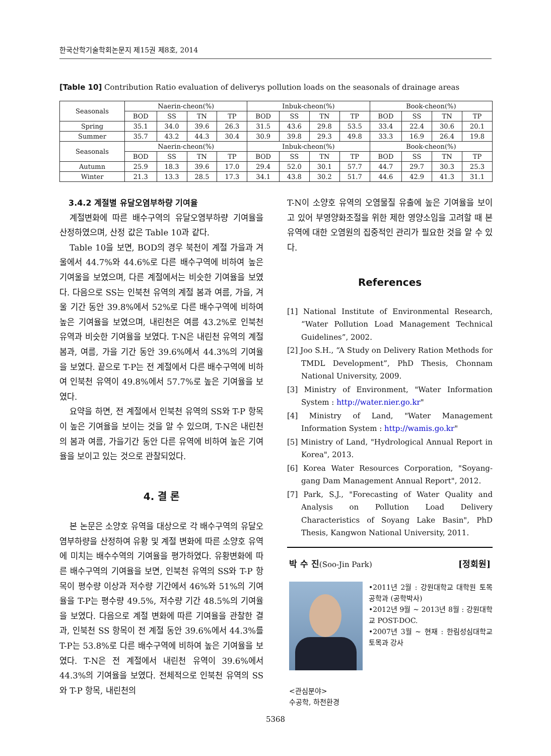한국산학기술학회논문지 제15권 제8호, 2014
[Table 10] Contribution Ratio evaluation of deliverys pollution loads on the seasonals of drainage areas
| Seasonals | Naerin-cheon(%) | | | | Inbuk-cheon(%) | | | | Book-cheon(%) | | | |
| --- | --- | --- | --- | --- | --- | --- | --- | --- | --- | --- | --- | --- |
| | BOD | SS | TN | TP | BOD | SS | TN | TP | BOD | SS | TN | TP |
| Spring | 35.1 | 34.0 | 39.6 | 26.3 | 31.5 | 43.6 | 29.8 | 53.5 | 33.4 | 22.4 | 30.6 | 20.1 |
| Summer | 35.7 | 43.2 | 44.3 | 30.4 | 30.9 | 39.8 | 29.3 | 49.8 | 33.3 | 16.9 | 26.4 | 19.8 |
| Seasonals | Naerin-cheon(%) | | | | Inbuk-cheon(%) | | | | Book-cheon(%) | | | |
| | BOD | SS | TN | TP | BOD | SS | TN | TP | BOD | SS | TN | TP |
| Autumn | 25.9 | 18.3 | 39.6 | 17.0 | 29.4 | 52.0 | 30.1 | 57.7 | 44.7 | 29.7 | 30.3 | 25.3 |
| Winter | 21.3 | 13.3 | 28.5 | 17.3 | 34.1 | 43.8 | 30.2 | 51.7 | 44.6 | 42.9 | 41.3 | 31.1 |
3.4.2 계절별 유달오염부하량 기여율
계절변화에 따른 배수구역의 유달오염부하량 기여율을 산정하였으며, 산정 값은 Table 10과 같다.
Table 10을 보면, BOD의 경우 북천이 계절 가을과 겨울에서 44.7%와 44.6%로 다른 배수구역에 비하여 높은 기여울을 보였으며, 다른 계절에서는 비슷한 기여율을 보였다. 다음으로 SS는 인북천 유역의 계절 봄과 여름, 가을, 겨울 기간 동안 39.8%에서 52%로 다른 배수구역에 비하여 높은 기여율을 보였으며, 내린천은 여름 43.2%로 인북천 유역과 비슷한 기여율을 보였다. T-N은 내린천 유역의 계절 봄과, 여름, 가을 기간 동안 39.6%에서 44.3%의 기여율을 보였다. 끝으로 T-P는 전 계절에서 다른 배수구역에 비하여 인북천 유역이 49.8%에서 57.7%로 높은 기여율을 보였다.
요약을 하면, 전 계절에서 인북천 유역의 SS와 T-P 항목이 높은 기여율을 보이는 것을 알 수 있으며, T-N은 내린천의 봄과 여름, 가을기간 동안 다른 유역에 비하여 높은 기여율을 보이고 있는 것으로 관찰되었다.
4. 결 론
본 논문은 소양호 유역을 대상으로 각 배수구역의 유달오염부하량을 산정하여 유황 및 계절 변화에 따른 소양호 유역에 미치는 배수수역의 기여율을 평가하였다. 유황변화에 따른 배수구역의 기여율을 보면, 인북천 유역의 SS와 T-P 항목이 평수량 이상과 저수량 기간에서 46%와 51%의 기여율을 T-P는 평수량 49.5%, 저수량 기간 48.5%의 기여율을 보였다. 다음으로 계절 변화에 따른 기여율을 관찰한 결과, 인북천 SS 항목이 전 계절 동안 39.6%에서 44.3%를 T-P는 53.8%로 다른 배수구역에 비하여 높은 기여율을 보였다. T-N은 전 계절에서 내린천 유역이 39.6%에서 44.3%의 기여율을 보였다. 전체적으로 인북천 유역의 SS와 T-P 항목, 내린천의
T-N이 소양호 유역의 오염물질 유출에 높은 기여율을 보이고 있어 부영양화조절을 위한 제한 영양소임을 고려할 때 본 유역에 대한 오염원의 집중적인 관리가 필요한 것을 알 수 있다.
References
[1] National Institute of Environmental Research, “Water Pollution Load Management Technical Guidelines”, 2002.
[2] Joo S.H., “A Study on Delivery Ration Methods for TMDL Development”, PhD Thesis, Chonnam National University, 2009.
[3] Ministry of Environment, "Water Information System : http://water.nier.go.kr"
[4] Ministry of Land, "Water Management Information System : http://wamis.go.kr"
[5] Ministry of Land, "Hydrological Annual Report in Korea", 2013.
[6] Korea Water Resources Corporation, "Soyang-gang Dam Management Annual Report", 2012.
[7] Park, S.J., "Forecasting of Water Quality and Analysis on Pollution Load Delivery Characteristics of Soyang Lake Basin", PhD Thesis, Kangwon National University, 2011.
박 수 진(Soo-Jin Park) [정회원]
•2011년 2월 : 강원대학교 대학원 토목공학과 (공학박사)
•2012년 9월 ~ 2013년 8월 : 강원대학교 POST-DOC.
•2007년 3월 ~ 현재 : 한림성심대학교 토목과 강사
<관심분야>
수공학, 하천환경
5368